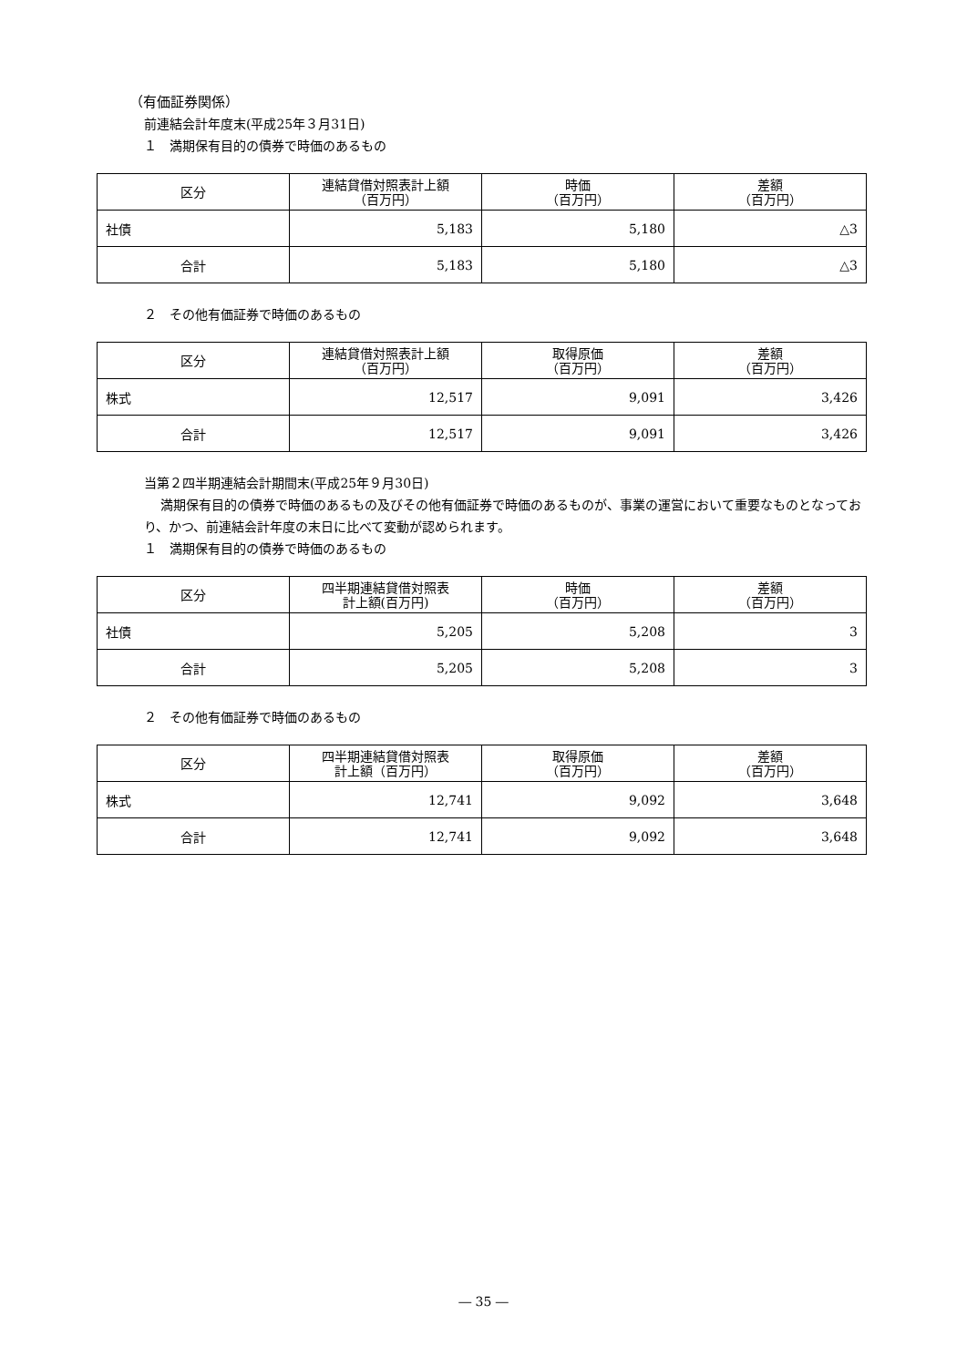（有価証券関係）
前連結会計年度末(平成25年３月31日)
１　満期保有目的の債券で時価のあるもの
| 区分 | 連結貸借対照表計上額 （百万円） | 時価 （百万円） | 差額 （百万円） |
| --- | --- | --- | --- |
| 社債 | 5,183 | 5,180 | △3 |
| 合計 | 5,183 | 5,180 | △3 |
２　その他有価証券で時価のあるもの
| 区分 | 連結貸借対照表計上額 （百万円） | 取得原価 （百万円） | 差額 （百万円） |
| --- | --- | --- | --- |
| 株式 | 12,517 | 9,091 | 3,426 |
| 合計 | 12,517 | 9,091 | 3,426 |
当第２四半期連結会計期間末(平成25年９月30日)
満期保有目的の債券で時価のあるもの及びその他有価証券で時価のあるものが、事業の運営において重要なものとなっており、かつ、前連結会計年度の末日に比べて変動が認められます。
１　満期保有目的の債券で時価のあるもの
| 区分 | 四半期連結貸借対照表 計上額(百万円) | 時価 （百万円） | 差額 （百万円） |
| --- | --- | --- | --- |
| 社債 | 5,205 | 5,208 | 3 |
| 合計 | 5,205 | 5,208 | 3 |
２　その他有価証券で時価のあるもの
| 区分 | 四半期連結貸借対照表 計上額（百万円） | 取得原価 （百万円） | 差額 （百万円） |
| --- | --- | --- | --- |
| 株式 | 12,741 | 9,092 | 3,648 |
| 合計 | 12,741 | 9,092 | 3,648 |
― 35 ―